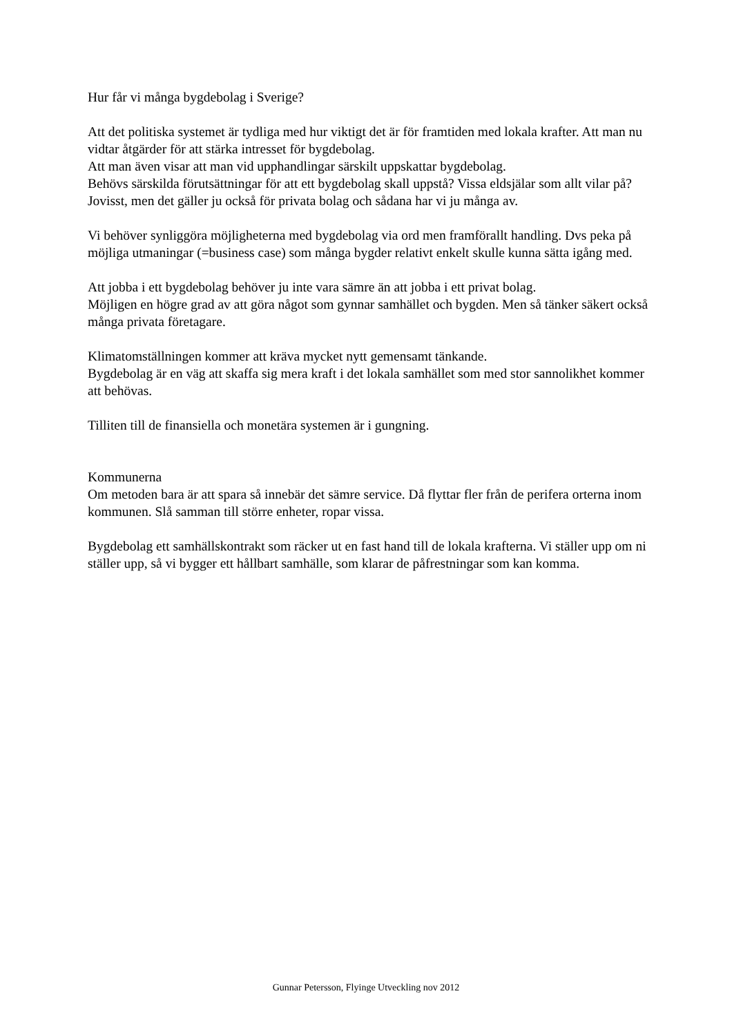Hur får vi många bygdebolag i Sverige?
Att det politiska systemet är tydliga med hur viktigt det är för framtiden med lokala krafter. Att man nu vidtar åtgärder för att stärka intresset för bygdebolag.
Att man även visar att man vid upphandlingar särskilt uppskattar bygdebolag.
Behövs särskilda förutsättningar för att ett bygdebolag skall uppstå? Vissa eldsjälar som allt vilar på? Jovisst, men det gäller ju också för privata bolag och sådana har vi ju många av.
Vi behöver synliggöra möjligheterna med bygdebolag via ord men framförallt handling. Dvs peka på möjliga utmaningar (=business case) som många bygder relativt enkelt skulle kunna sätta igång med.
Att jobba i ett bygdebolag behöver ju inte vara sämre än att jobba i ett privat bolag.
Möjligen en högre grad av att göra något som gynnar samhället och bygden. Men så tänker säkert också många privata företagare.
Klimatomställningen kommer att kräva mycket nytt gemensamt tänkande.
Bygdebolag är en väg att skaffa sig mera kraft i det lokala samhället som med stor sannolikhet kommer att behövas.
Tilliten till de finansiella och monetära systemen är i gungning.
Kommunerna
Om metoden bara är att spara så innebär det sämre service. Då flyttar fler från de perifera orterna inom kommunen. Slå samman till större enheter, ropar vissa.
Bygdebolag ett samhällskontrakt som räcker ut en fast hand till de lokala krafterna. Vi ställer upp om ni ställer upp, så vi bygger ett hållbart samhälle, som klarar de påfrestningar som kan komma.
Gunnar Petersson, Flyinge Utveckling nov 2012